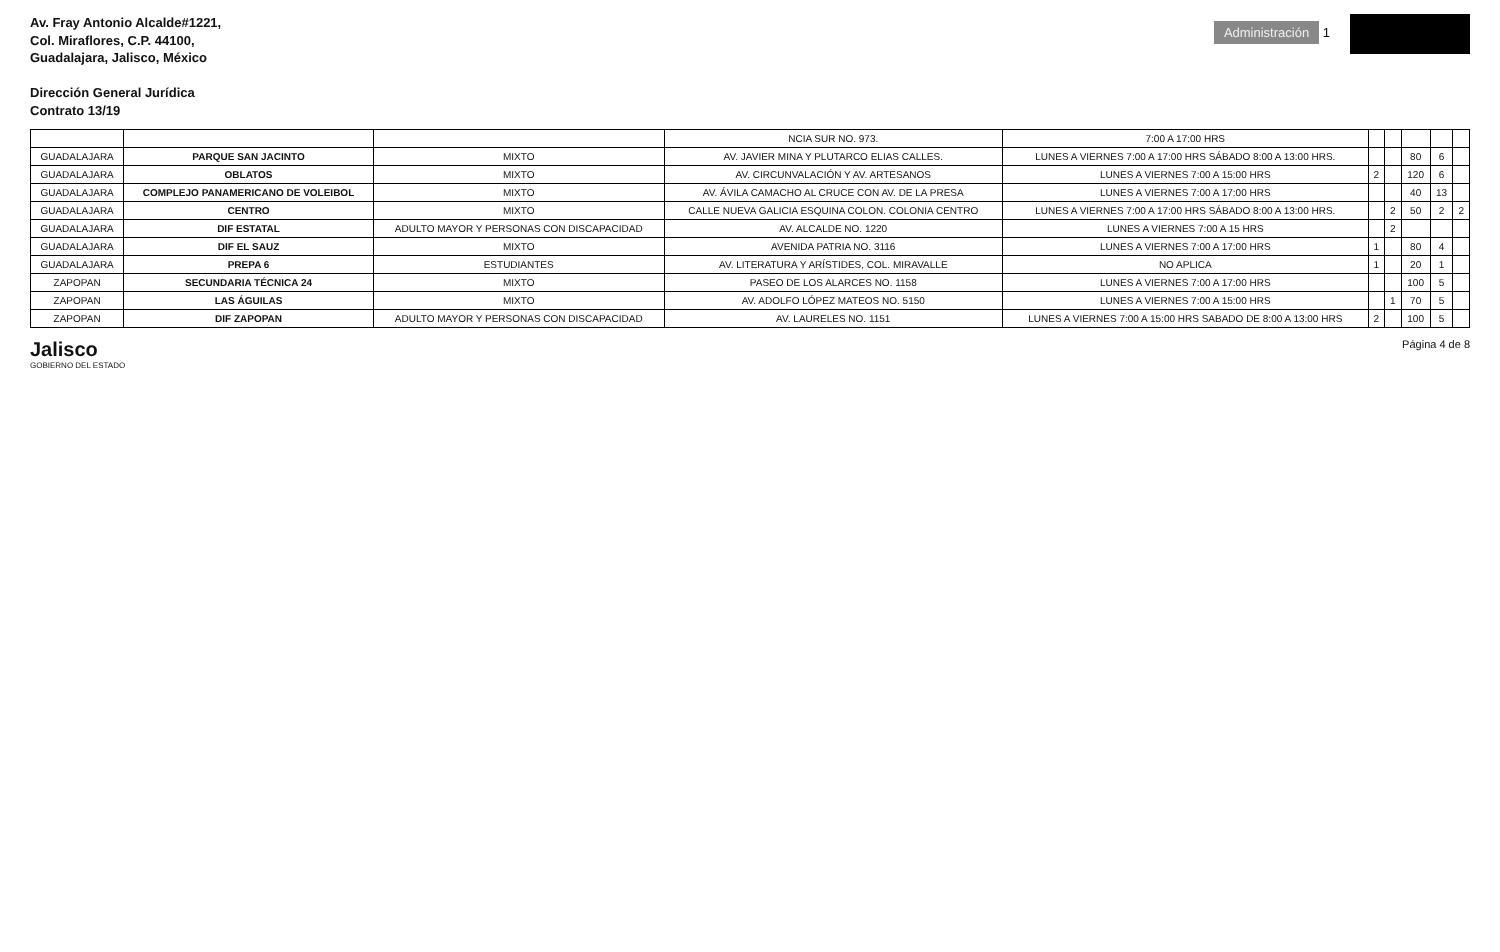Av. Fray Antonio Alcalde#1221,
Col. Miraflores, C.P. 44100,
Guadalajara, Jalisco, México
Dirección General Jurídica
Contrato 13/19
Administración 1
| | | | NCIA SUR NO. 973. | 7:00 A 17:00 HRS | | | | | |
| GUADALAJARA | PARQUE SAN JACINTO | MIXTO | AV. JAVIER MINA Y PLUTARCO ELIAS CALLES. | LUNES A VIERNES 7:00 A 17:00 HRS SÁBADO 8:00 A 13:00 HRS. | | | 80 | 6 | |
| GUADALAJARA | OBLATOS | MIXTO | AV. CIRCUNVALACIÓN Y AV. ARTESANOS | LUNES A VIERNES 7:00 A 15:00 HRS | 2 | | 120 | 6 | |
| GUADALAJARA | COMPLEJO PANAMERICANO DE VOLEIBOL | MIXTO | AV. ÁVILA CAMACHO AL CRUCE CON AV. DE LA PRESA | LUNES A VIERNES 7:00 A 17:00 HRS | | | 40 | 13 | |
| GUADALAJARA | CENTRO | MIXTO | CALLE NUEVA GALICIA ESQUINA COLON. COLONIA CENTRO | LUNES A VIERNES 7:00 A 17:00 HRS SÁBADO 8:00 A 13:00 HRS. | | 2 | 50 | 2 | 2 |
| GUADALAJARA | DIF ESTATAL | ADULTO MAYOR Y PERSONAS CON DISCAPACIDAD | AV. ALCALDE NO. 1220 | LUNES A VIERNES 7:00 A 15 HRS | | 2 | | | |
| GUADALAJARA | DIF EL SAUZ | MIXTO | AVENIDA PATRIA NO. 3116 | LUNES A VIERNES 7:00 A 17:00 HRS | 1 | | 80 | 4 | |
| GUADALAJARA | PREPA 6 | ESTUDIANTES | AV. LITERATURA Y ARÍSTIDES, COL. MIRAVALLE | NO APLICA | 1 | | 20 | 1 | |
| ZAPOPAN | SECUNDARIA TÉCNICA 24 | MIXTO | PASEO DE LOS ALARCES NO. 1158 | LUNES A VIERNES 7:00 A 17:00 HRS | | | 100 | 5 | |
| ZAPOPAN | LAS ÁGUILAS | MIXTO | AV. ADOLFO LÓPEZ MATEOS NO. 5150 | LUNES A VIERNES 7:00 A 15:00 HRS | | 1 | 70 | 5 | |
| ZAPOPAN | DIF ZAPOPAN | ADULTO MAYOR Y PERSONAS CON DISCAPACIDAD | AV. LAURELES NO. 1151 | LUNES A VIERNES 7:00 A 15:00 HRS SABADO DE 8:00 A 13:00 HRS | 2 | | 100 | 5 | |
Jalisco
GOBIERNO DEL ESTADO
Página 4 de 8